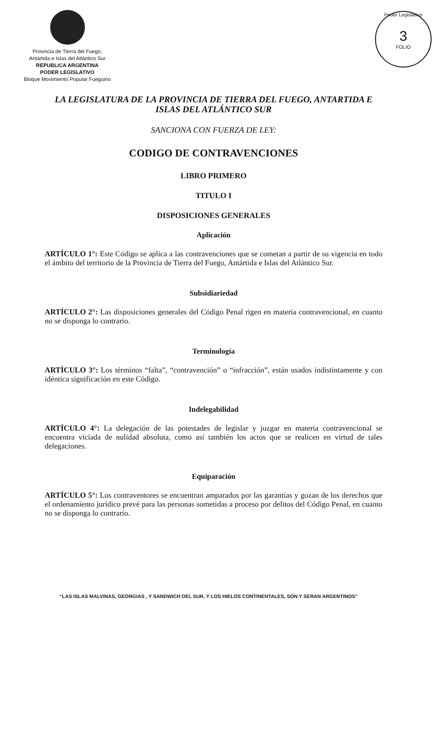Provincia de Tierra del Fuego,
Antártida e Islas del Atlántico Sur
REPUBLICA ARGENTINA
PODER LEGISLATIVO
Bloque Movimiento Popular Fueguino
Poder Legislativo
3
FOLIO
LA LEGISLATURA DE LA PROVINCIA DE TIERRA DEL FUEGO, ANTARTIDA E ISLAS DEL ATLÁNTICO SUR
SANCIONA CON FUERZA DE LEY:
CODIGO DE CONTRAVENCIONES
LIBRO PRIMERO
TITULO I
DISPOSICIONES GENERALES
Aplicación
ARTÍCULO 1°: Este Código se aplica a las contravenciones que se cometan a partir de su vigencia en todo el ámbito del territorio de la Provincia de Tierra del Fuego, Antártida e Islas del Atlántico Sur.
Subsidiariedad
ARTÍCULO 2°: Las disposiciones generales del Código Penal rigen en materia contravencional, en cuanto no se disponga lo contrario.
Terminología
ARTÍCULO 3°: Los términos “falta”, “contravención” o “infracción”, están usados indistintamente y con idéntica significación en este Código.
Indelegabilidad
ARTÍCULO 4°: La delegación de las potestades de legislar y juzgar en materia contravencional se encuentra viciada de nulidad absoluta, como así también los actos que se realicen en virtud de tales delegaciones.
Equiparación
ARTÍCULO 5°: Los contraventores se encuentran amparados por las garantías y gozan de los derechos que el ordenamiento jurídico prevé para las personas sometidas a proceso por delitos del Código Penal, en cuanto no se disponga lo contrario.
“LAS ISLAS MALVINAS, GEORGIAS , Y SANDWICH DEL SUR, Y LOS HIELOS CONTINENTALES, SON Y SERAN ARGENTINOS”